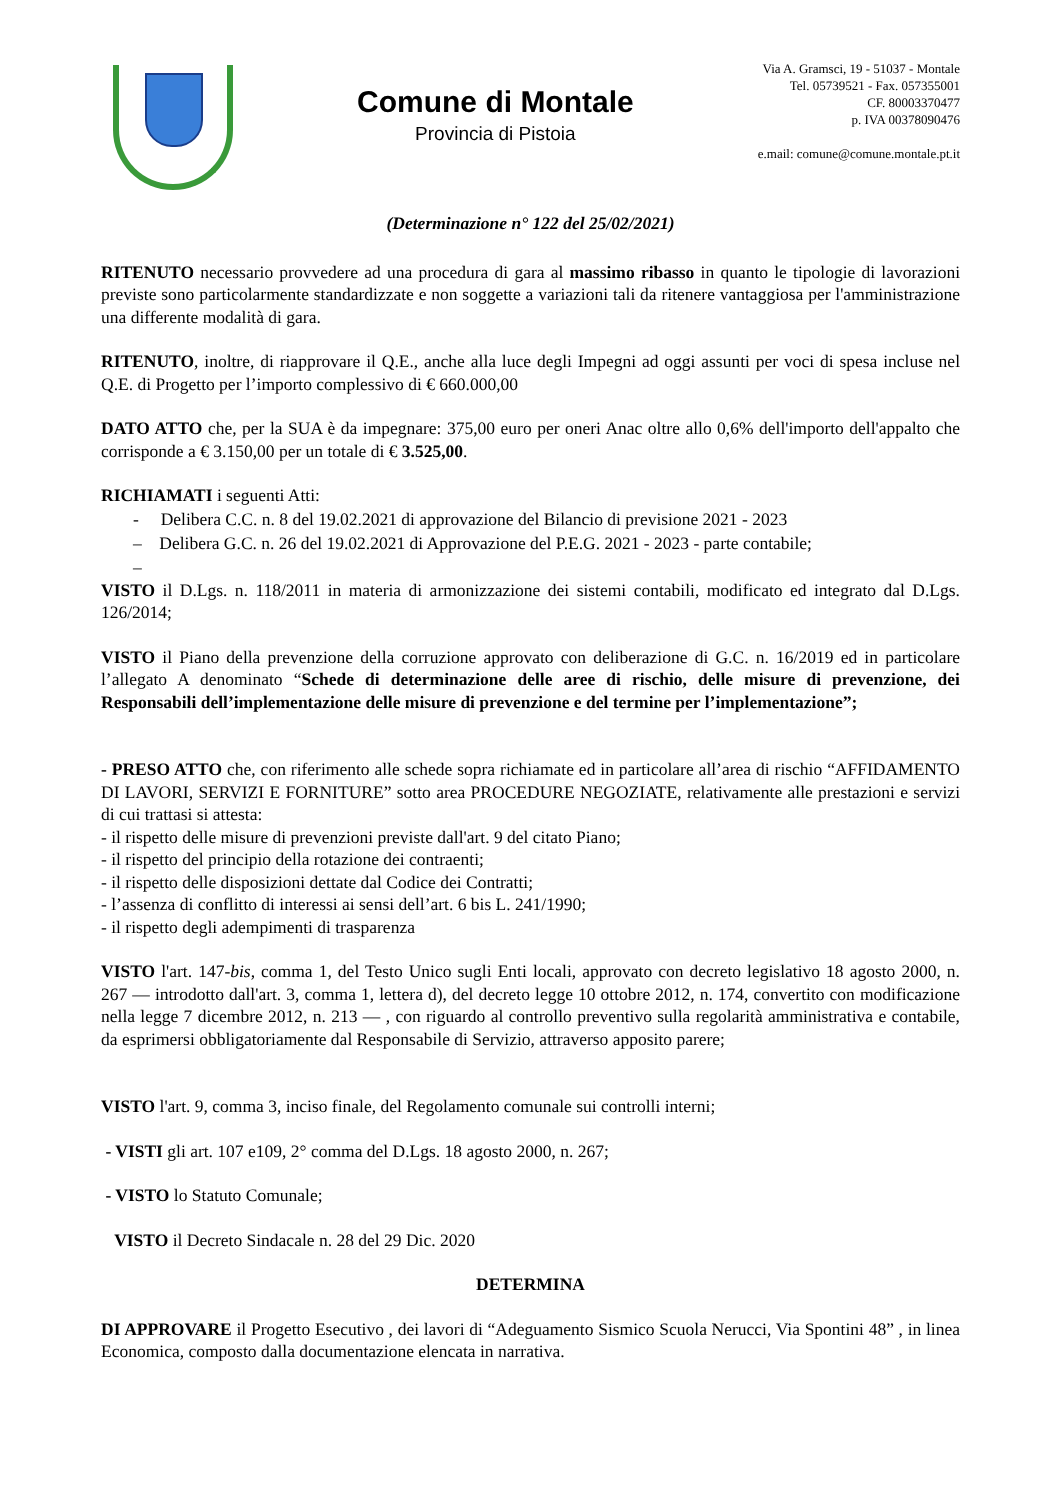Comune di Montale
Provincia di Pistoia
Via A. Gramsci, 19 - 51037 - Montale
Tel. 05739521 - Fax. 057355001
CF. 80003370477
p. IVA 00378090476
e.mail: comune@comune.montale.pt.it
(Determinazione n° 122 del 25/02/2021)
RITENUTO necessario provvedere ad una procedura di gara al massimo ribasso in quanto le tipologie di lavorazioni previste sono particolarmente standardizzate e non soggette a variazioni tali da ritenere vantaggiosa per l'amministrazione una differente modalità di gara.
RITENUTO, inoltre, di riapprovare il Q.E., anche alla luce degli Impegni ad oggi assunti per voci di spesa incluse nel Q.E. di Progetto per l’importo complessivo di € 660.000,00
DATO ATTO che, per la SUA è da impegnare: 375,00 euro per oneri Anac oltre allo 0,6% dell'importo dell'appalto che corrisponde a € 3.150,00 per un totale di € 3.525,00.
RICHIAMATI i seguenti Atti:
- Delibera C.C. n. 8 del 19.02.2021 di approvazione del Bilancio di previsione 2021 - 2023
– Delibera G.C. n. 26 del 19.02.2021 di Approvazione del P.E.G. 2021 - 2023 - parte contabile;
–
VISTO il D.Lgs. n. 118/2011 in materia di armonizzazione dei sistemi contabili, modificato ed integrato dal D.Lgs. 126/2014;
VISTO il Piano della prevenzione della corruzione approvato con deliberazione di G.C. n. 16/2019 ed in particolare l’allegato A denominato “Schede di determinazione delle aree di rischio, delle misure di prevenzione, dei Responsabili dell’implementazione delle misure di prevenzione e del termine per l’implementazione”;
- PRESO ATTO che, con riferimento alle schede sopra richiamate ed in particolare all’area di rischio “AFFIDAMENTO DI LAVORI, SERVIZI E FORNITURE” sotto area PROCEDURE NEGOZIATE, relativamente alle prestazioni e servizi di cui trattasi si attesta:
- il rispetto delle misure di prevenzioni previste dall'art. 9 del citato Piano;
- il rispetto del principio della rotazione dei contraenti;
- il rispetto delle disposizioni dettate dal Codice dei Contratti;
- l’assenza di conflitto di interessi ai sensi dell’art. 6 bis L. 241/1990;
- il rispetto degli adempimenti di trasparenza
VISTO l'art. 147-bis, comma 1, del Testo Unico sugli Enti locali, approvato con decreto legislativo 18 agosto 2000, n. 267 — introdotto dall'art. 3, comma 1, lettera d), del decreto legge 10 ottobre 2012, n. 174, convertito con modificazione nella legge 7 dicembre 2012, n. 213 — , con riguardo al controllo preventivo sulla regolarità amministrativa e contabile, da esprimersi obbligatoriamente dal Responsabile di Servizio, attraverso apposito parere;
VISTO l'art. 9, comma 3, inciso finale, del Regolamento comunale sui controlli interni;
- VISTI gli art. 107 e109, 2° comma del D.Lgs. 18 agosto 2000, n. 267;
- VISTO lo Statuto Comunale;
VISTO il Decreto Sindacale n. 28 del 29 Dic. 2020
DETERMINA
DI APPROVARE il Progetto Esecutivo , dei lavori di “Adeguamento Sismico Scuola Nerucci, Via Spontini 48” , in linea Economica, composto dalla documentazione elencata in narrativa.